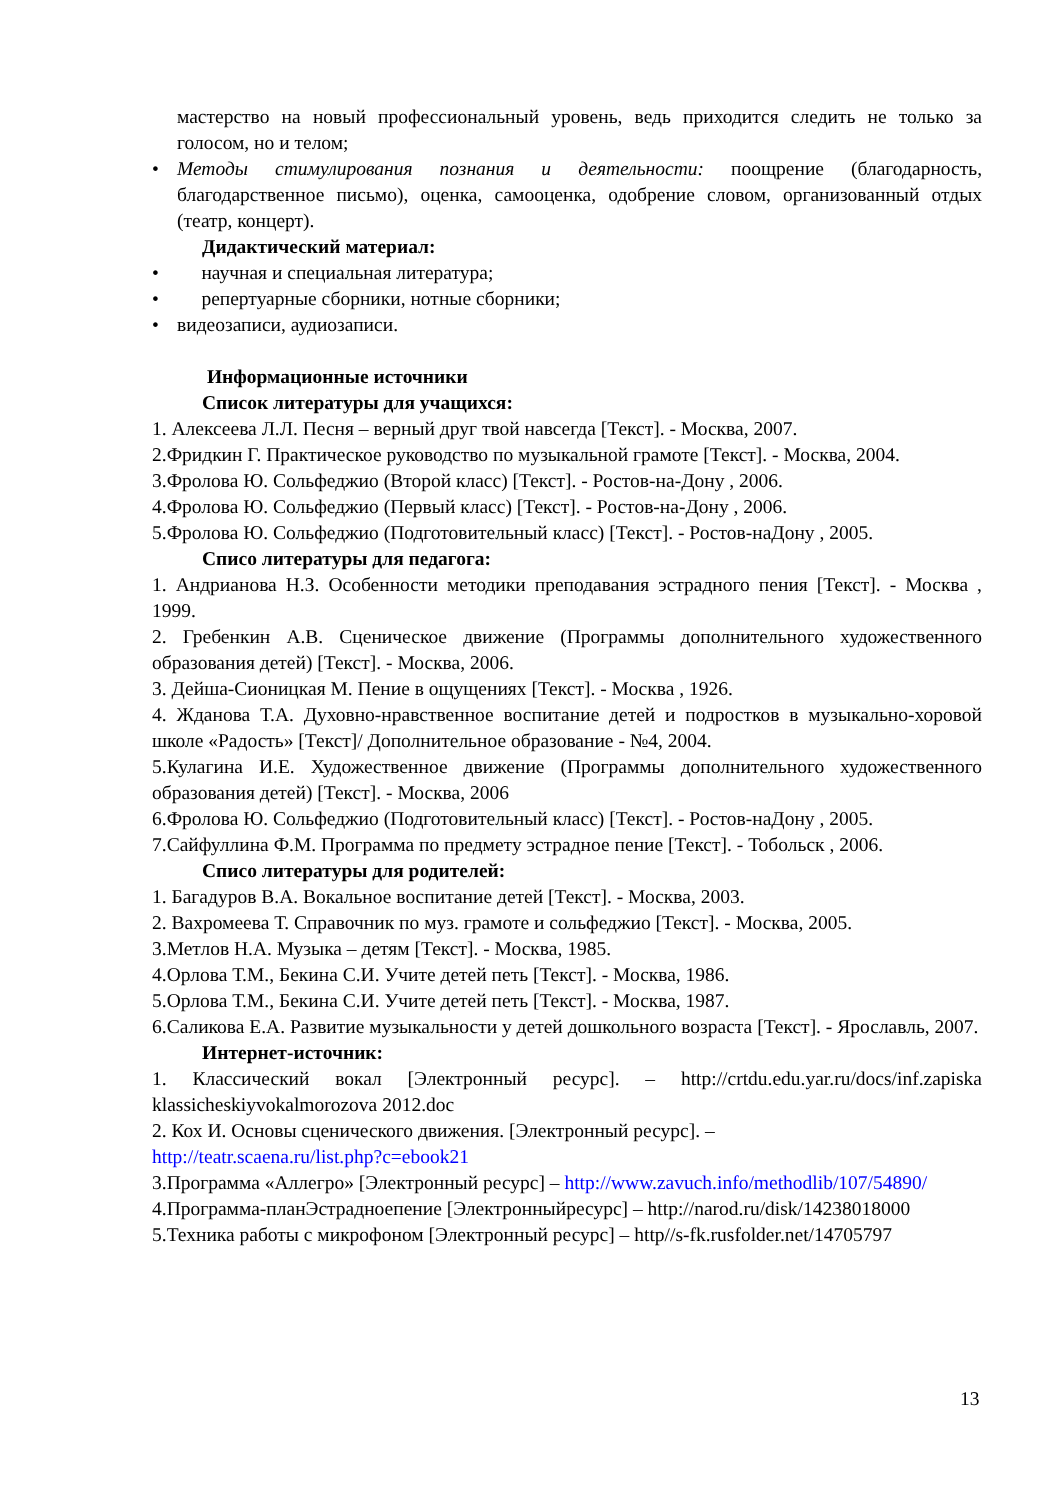мастерство на новый профессиональный уровень, ведь приходится следить не только за голосом, но и телом;
• Методы стимулирования познания и деятельности: поощрение (благодарность, благодарственное письмо), оценка, самооценка, одобрение словом, организованный отдых (театр, концерт).
Дидактический материал:
• научная и специальная литература;
• репертуарные сборники, нотные сборники;
• видеозаписи, аудиозаписи.
Информационные источники
Список литературы для учащихся:
1. Алексеева Л.Л. Песня – верный друг твой навсегда [Текст]. - Москва, 2007.
2.Фридкин Г. Практическое руководство по музыкальной грамоте [Текст]. - Москва, 2004.
3.Фролова Ю. Сольфеджио (Второй класс) [Текст]. - Ростов-на-Дону , 2006.
4.Фролова Ю. Сольфеджио (Первый класс) [Текст]. - Ростов-на-Дону , 2006.
5.Фролова Ю. Сольфеджио (Подготовительный класс) [Текст]. - Ростов-наДону , 2005.
Списо литературы для педагога:
1. Андрианова Н.З. Особенности методики преподавания эстрадного пения [Текст]. - Москва , 1999.
2. Гребенкин А.В. Сценическое движение (Программы дополнительного художественного образования детей) [Текст]. - Москва, 2006.
3. Дейша-Сионицкая М. Пение в ощущениях [Текст]. - Москва , 1926.
4. Жданова Т.А. Духовно-нравственное воспитание детей и подростков в музыкально-хоровой школе «Радость» [Текст]/ Дополнительное образование - №4, 2004.
5.Кулагина И.Е. Художественное движение (Программы дополнительного художественного образования детей) [Текст]. - Москва, 2006
6.Фролова Ю. Сольфеджио (Подготовительный класс) [Текст]. - Ростов-наДону , 2005.
7.Сайфуллина Ф.М. Программа по предмету эстрадное пение [Текст]. - Тобольск , 2006.
Списо литературы для родителей:
1. Багадуров В.А. Вокальное воспитание детей [Текст]. - Москва, 2003.
2. Вахромеева Т. Справочник по муз. грамоте и сольфеджио [Текст]. - Москва, 2005.
3.Метлов Н.А. Музыка – детям [Текст]. - Москва, 1985.
4.Орлова Т.М., Бекина С.И. Учите детей петь [Текст]. - Москва, 1986.
5.Орлова Т.М., Бекина С.И. Учите детей петь [Текст]. - Москва, 1987.
6.Саликова Е.А. Развитие музыкальности у детей дошкольного возраста [Текст]. - Ярославль, 2007.
Интернет-источник:
1. Классический вокал [Электронный ресурс]. – http://crtdu.edu.yar.ru/docs/inf.zapiska klassicheskiyvokalmorozova 2012.doc
2. Кох И. Основы сценического движения. [Электронный ресурс]. –
http://teatr.scaena.ru/list.php?c=ebook21
3.Программа «Аллегро» [Электронный ресурс] – http://www.zavuch.info/methodlib/107/54890/
4.Программа-планЭстрадноепение [Электронныйресурс] – http://narod.ru/disk/14238018000
5.Техника работы с микрофоном [Электронный ресурс] – http//s-fk.rusfolder.net/14705797
13